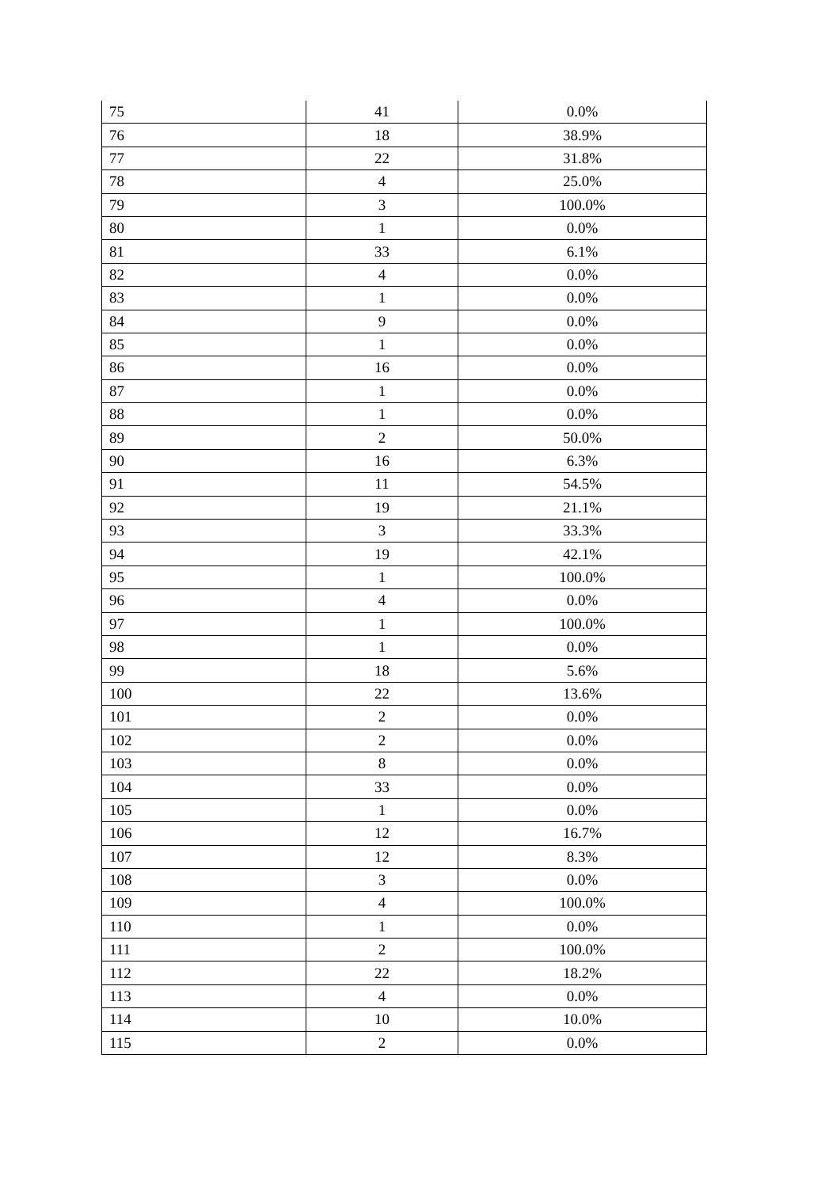| 75 | 41 | 0.0% |
| 76 | 18 | 38.9% |
| 77 | 22 | 31.8% |
| 78 | 4 | 25.0% |
| 79 | 3 | 100.0% |
| 80 | 1 | 0.0% |
| 81 | 33 | 6.1% |
| 82 | 4 | 0.0% |
| 83 | 1 | 0.0% |
| 84 | 9 | 0.0% |
| 85 | 1 | 0.0% |
| 86 | 16 | 0.0% |
| 87 | 1 | 0.0% |
| 88 | 1 | 0.0% |
| 89 | 2 | 50.0% |
| 90 | 16 | 6.3% |
| 91 | 11 | 54.5% |
| 92 | 19 | 21.1% |
| 93 | 3 | 33.3% |
| 94 | 19 | 42.1% |
| 95 | 1 | 100.0% |
| 96 | 4 | 0.0% |
| 97 | 1 | 100.0% |
| 98 | 1 | 0.0% |
| 99 | 18 | 5.6% |
| 100 | 22 | 13.6% |
| 101 | 2 | 0.0% |
| 102 | 2 | 0.0% |
| 103 | 8 | 0.0% |
| 104 | 33 | 0.0% |
| 105 | 1 | 0.0% |
| 106 | 12 | 16.7% |
| 107 | 12 | 8.3% |
| 108 | 3 | 0.0% |
| 109 | 4 | 100.0% |
| 110 | 1 | 0.0% |
| 111 | 2 | 100.0% |
| 112 | 22 | 18.2% |
| 113 | 4 | 0.0% |
| 114 | 10 | 10.0% |
| 115 | 2 | 0.0% |